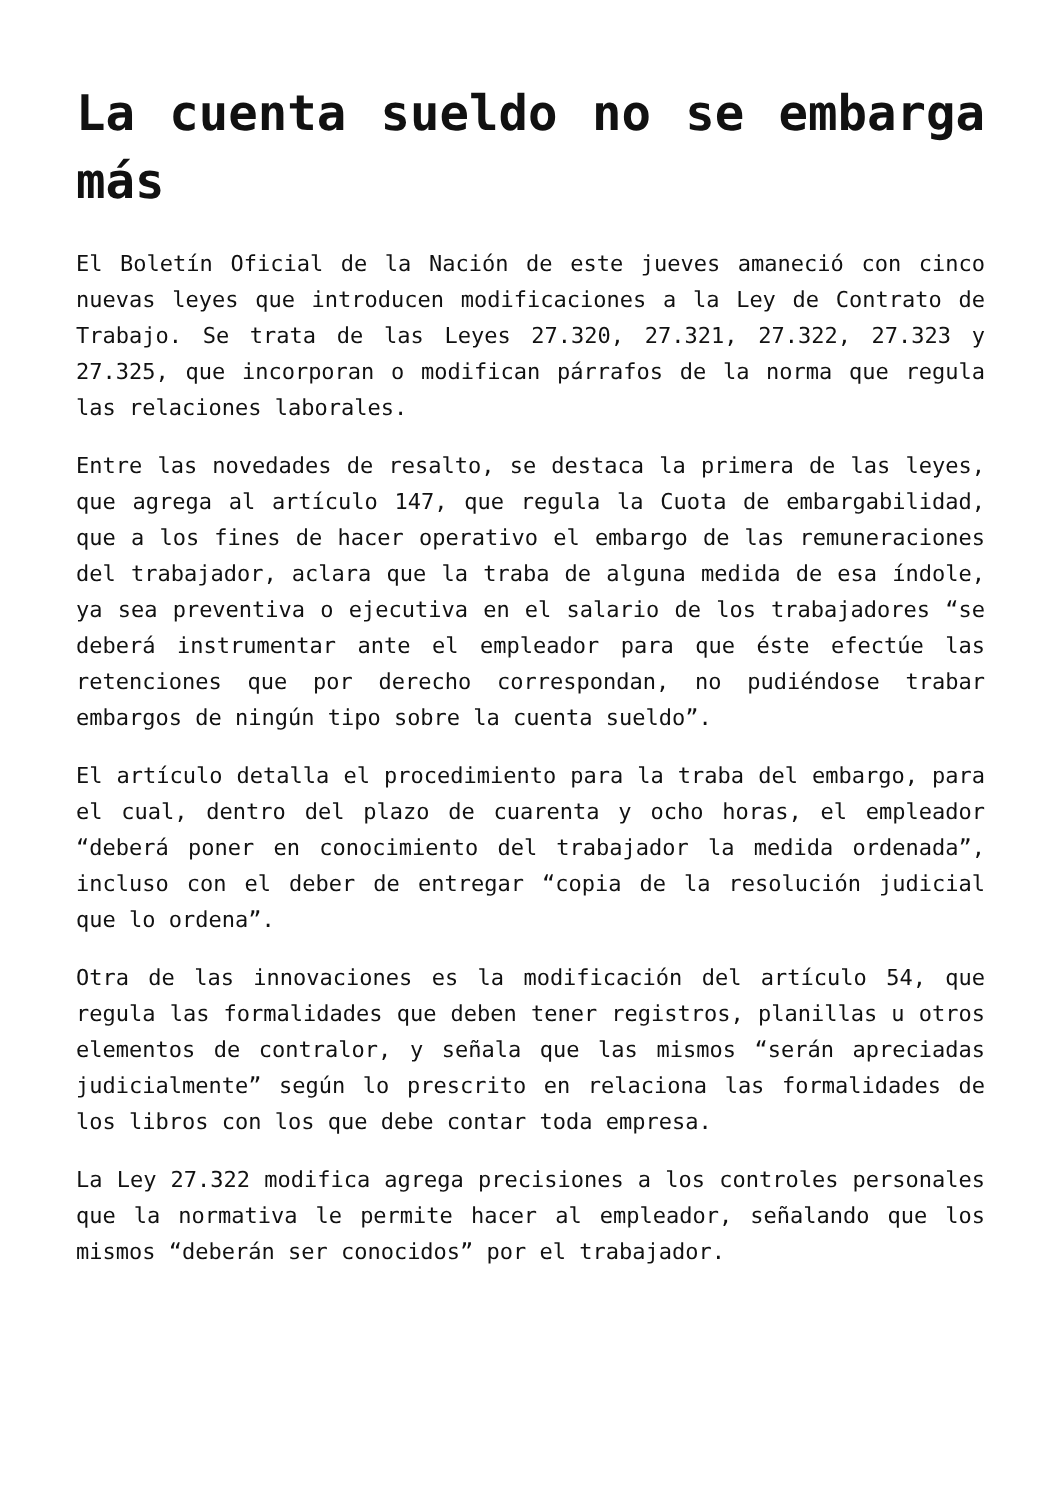La cuenta sueldo no se embarga más
El Boletín Oficial de la Nación de este jueves amaneció con cinco nuevas leyes que introducen modificaciones a la Ley de Contrato de Trabajo. Se trata de las Leyes 27.320, 27.321, 27.322, 27.323 y 27.325, que incorporan o modifican párrafos de la norma que regula las relaciones laborales.
Entre las novedades de resalto, se destaca la primera de las leyes, que agrega al artículo 147, que regula la Cuota de embargabilidad, que a los fines de hacer operativo el embargo de las remuneraciones del trabajador, aclara que la traba de alguna medida de esa índole, ya sea preventiva o ejecutiva en el salario de los trabajadores “se deberá instrumentar ante el empleador para que éste efectúe las retenciones que por derecho correspondan, no pudiéndose trabar embargos de ningún tipo sobre la cuenta sueldo”.
El artículo detalla el procedimiento para la traba del embargo, para el cual, dentro del plazo de cuarenta y ocho horas, el empleador “deberá poner en conocimiento del trabajador la medida ordenada”, incluso con el deber de entregar “copia de la resolución judicial que lo ordena”.
Otra de las innovaciones es la modificación del artículo 54, que regula las formalidades que deben tener registros, planillas u otros elementos de contralor, y señala que las mismos “serán apreciadas judicialmente” según lo prescrito en relaciona las formalidades de los libros con los que debe contar toda empresa.
La Ley 27.322 modifica agrega precisiones a los controles personales que la normativa le permite hacer al empleador, señalando que los mismos “deberán ser conocidos” por el trabajador.